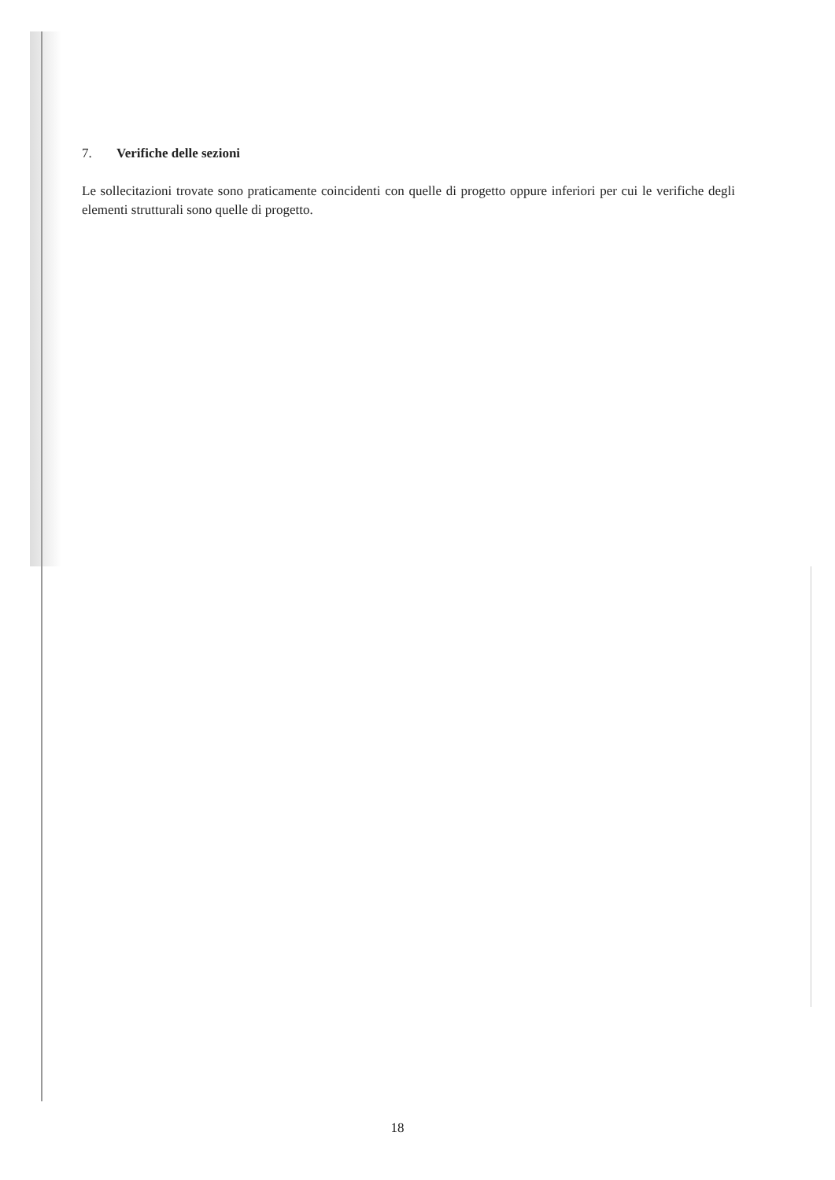7. Verifiche delle sezioni
Le sollecitazioni trovate sono praticamente coincidenti con quelle di progetto oppure inferiori per cui le verifiche degli elementi strutturali sono quelle di progetto.
18